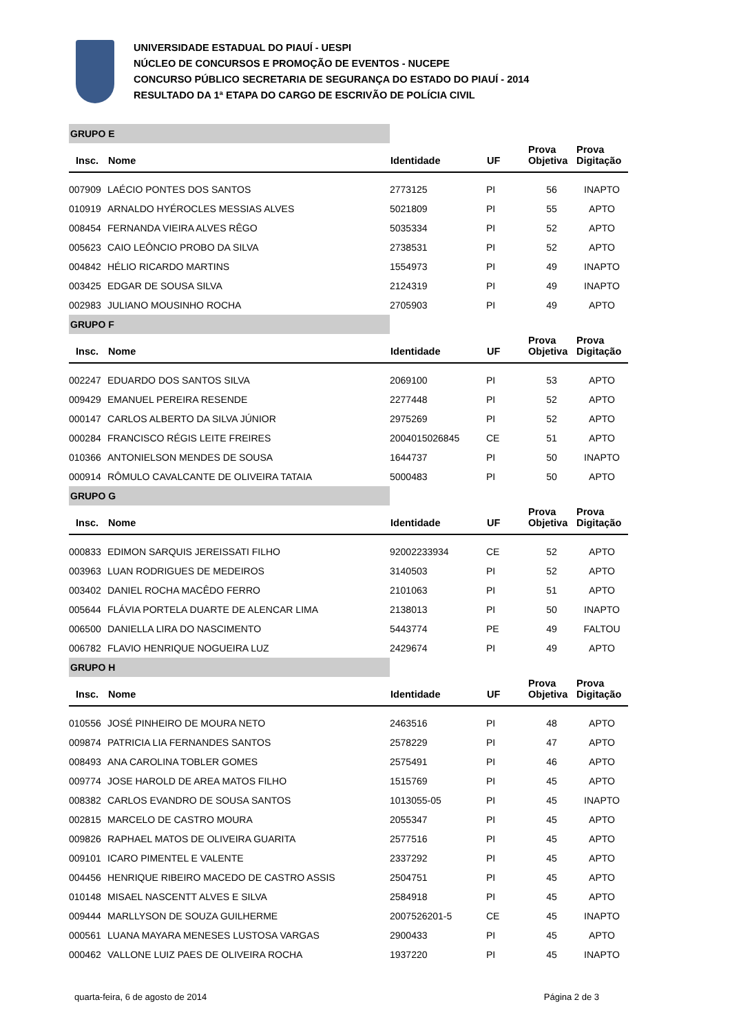UNIVERSIDADE ESTADUAL DO PIAUÍ - UESPI
NÚCLEO DE CONCURSOS E PROMOÇÃO DE EVENTOS - NUCEPE
CONCURSO PÚBLICO SECRETARIA DE SEGURANÇA DO ESTADO DO PIAUÍ - 2014
RESULTADO DA 1ª ETAPA DO CARGO DE ESCRIVÃO DE POLÍCIA CIVIL
| GRUPO E | | | | | |
| Insc. | Nome | Identidade | UF | Prova Objetiva | Prova Digitação |
| 007909 | LAÉCIO PONTES DOS SANTOS | 2773125 | PI | 56 | INAPTO |
| 010919 | ARNALDO HYÉROCLES MESSIAS ALVES | 5021809 | PI | 55 | APTO |
| 008454 | FERNANDA VIEIRA ALVES RÊGO | 5035334 | PI | 52 | APTO |
| 005623 | CAIO LEÔNCIO PROBO DA SILVA | 2738531 | PI | 52 | APTO |
| 004842 | HÉLIO RICARDO MARTINS | 1554973 | PI | 49 | INAPTO |
| 003425 | EDGAR DE SOUSA SILVA | 2124319 | PI | 49 | INAPTO |
| 002983 | JULIANO MOUSINHO ROCHA | 2705903 | PI | 49 | APTO |
| GRUPO F | | | | | |
| Insc. | Nome | Identidade | UF | Prova Objetiva | Prova Digitação |
| 002247 | EDUARDO DOS SANTOS SILVA | 2069100 | PI | 53 | APTO |
| 009429 | EMANUEL PEREIRA RESENDE | 2277448 | PI | 52 | APTO |
| 000147 | CARLOS ALBERTO DA SILVA JÚNIOR | 2975269 | PI | 52 | APTO |
| 000284 | FRANCISCO RÉGIS LEITE FREIRES | 2004015026845 | CE | 51 | APTO |
| 010366 | ANTONIELSON MENDES DE SOUSA | 1644737 | PI | 50 | INAPTO |
| 000914 | RÔMULO CAVALCANTE DE OLIVEIRA TATAIA | 5000483 | PI | 50 | APTO |
| GRUPO G | | | | | |
| Insc. | Nome | Identidade | UF | Prova Objetiva | Prova Digitação |
| 000833 | EDIMON SARQUIS JEREISSATI FILHO | 92002233934 | CE | 52 | APTO |
| 003963 | LUAN RODRIGUES DE MEDEIROS | 3140503 | PI | 52 | APTO |
| 003402 | DANIEL ROCHA MACÊDO FERRO | 2101063 | PI | 51 | APTO |
| 005644 | FLÁVIA PORTELA DUARTE DE ALENCAR LIMA | 2138013 | PI | 50 | INAPTO |
| 006500 | DANIELLA LIRA DO NASCIMENTO | 5443774 | PE | 49 | FALTOU |
| 006782 | FLAVIO HENRIQUE NOGUEIRA LUZ | 2429674 | PI | 49 | APTO |
| GRUPO H | | | | | |
| Insc. | Nome | Identidade | UF | Prova Objetiva | Prova Digitação |
| 010556 | JOSÉ PINHEIRO DE MOURA NETO | 2463516 | PI | 48 | APTO |
| 009874 | PATRICIA LIA FERNANDES SANTOS | 2578229 | PI | 47 | APTO |
| 008493 | ANA CAROLINA TOBLER GOMES | 2575491 | PI | 46 | APTO |
| 009774 | JOSE HAROLD DE AREA MATOS FILHO | 1515769 | PI | 45 | APTO |
| 008382 | CARLOS EVANDRO DE SOUSA SANTOS | 1013055-05 | PI | 45 | INAPTO |
| 002815 | MARCELO DE CASTRO MOURA | 2055347 | PI | 45 | APTO |
| 009826 | RAPHAEL MATOS DE OLIVEIRA GUARITA | 2577516 | PI | 45 | APTO |
| 009101 | ICARO PIMENTEL E VALENTE | 2337292 | PI | 45 | APTO |
| 004456 | HENRIQUE RIBEIRO MACEDO DE CASTRO ASSIS | 2504751 | PI | 45 | APTO |
| 010148 | MISAEL NASCENTT ALVES E SILVA | 2584918 | PI | 45 | APTO |
| 009444 | MARLLYSON DE SOUZA GUILHERME | 2007526201-5 | CE | 45 | INAPTO |
| 000561 | LUANA MAYARA MENESES LUSTOSA VARGAS | 2900433 | PI | 45 | APTO |
| 000462 | VALLONE LUIZ PAES DE OLIVEIRA ROCHA | 1937220 | PI | 45 | INAPTO |
quarta-feira, 6 de agosto de 2014 Página 2 de 3